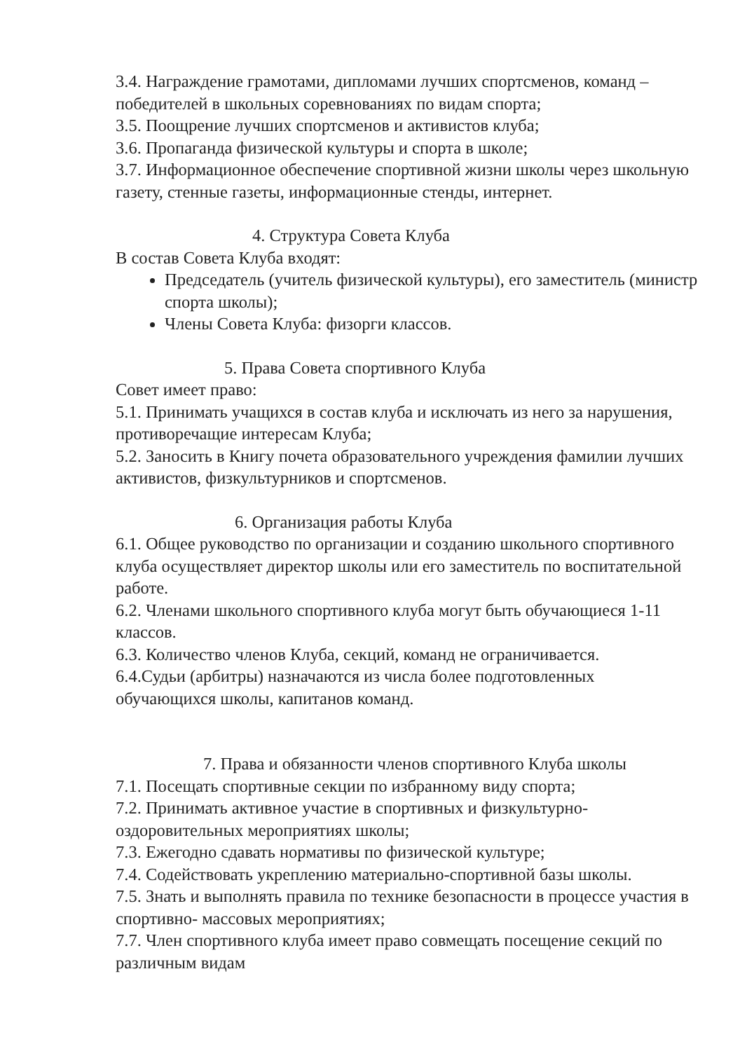3.4. Награждение грамотами, дипломами лучших спортсменов, команд – победителей в школьных соревнованиях по видам спорта;
3.5. Поощрение лучших спортсменов и активистов клуба;
3.6. Пропаганда физической культуры и спорта в школе;
3.7. Информационное обеспечение спортивной жизни школы через школьную газету, стенные газеты, информационные стенды, интернет.
4. Структура Совета Клуба
В состав Совета Клуба входят:
Председатель (учитель физической культуры), его заместитель (министр спорта школы);
Члены Совета Клуба: физорги классов.
5. Права Совета спортивного Клуба
Совет имеет право:
5.1. Принимать учащихся в состав клуба и исключать из него за нарушения, противоречащие интересам Клуба;
5.2. Заносить в Книгу почета образовательного учреждения фамилии лучших активистов, физкультурников и спортсменов.
6. Организация работы Клуба
6.1. Общее руководство по организации и созданию школьного спортивного клуба осуществляет директор школы или его заместитель по воспитательной работе.
6.2. Членами школьного спортивного клуба могут быть обучающиеся 1-11 классов.
6.3. Количество членов Клуба, секций, команд не ограничивается.
6.4.Судьи (арбитры) назначаются из числа более подготовленных обучающихся школы, капитанов команд.
7. Права и обязанности членов спортивного Клуба школы
7.1. Посещать спортивные секции по избранному виду спорта;
7.2. Принимать активное участие в спортивных и физкультурно-оздоровительных мероприятиях школы;
7.3. Ежегодно сдавать нормативы по физической культуре;
7.4. Содействовать укреплению материально-спортивной базы школы.
7.5. Знать и выполнять правила по технике безопасности в процессе участия в спортивно- массовых мероприятиях;
7.7. Член спортивного клуба имеет право совмещать посещение секций по различным видам